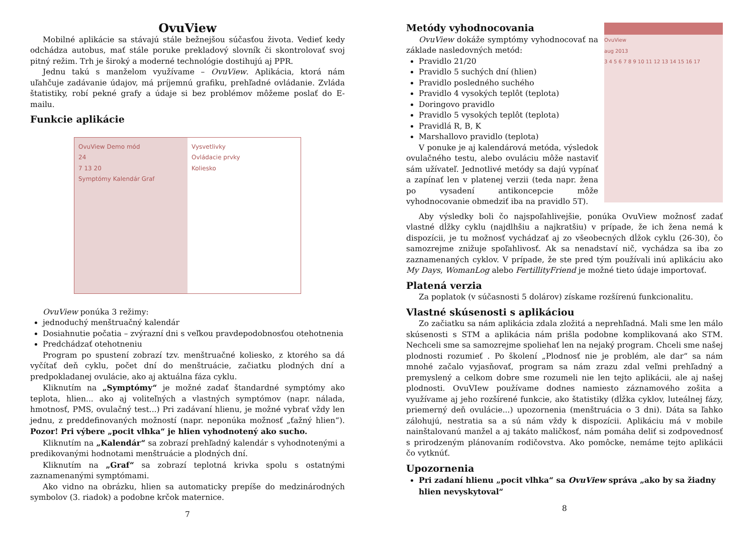OvuView
Mobilné aplikácie sa stávajú stále bežnejšou súčasťou života. Vedieť kedy odchádza autobus, mať stále poruke prekladový slovník či skontrolovať svoj pitný režim. Trh je široký a moderné technológie dostihujú aj PPR.
Jednu takú s manželom využívame – OvuView. Aplikácia, ktorá nám uľahčuje zadávanie údajov, má príjemnú grafiku, prehľadné ovládanie. Zvláda štatistiky, robí pekné grafy a údaje si bez problémov môžeme poslať do E-mailu.
Funkcie aplikácie
OvuView Demo mód
24
7 13 20
Symptómy Kalendár Graf
Vysvetlivky
Ovládacie prvky
Koliesko
OvuView ponúka 3 režimy:
jednoduchý menštruačný kalendár
Dosiahnutie počatia – zvýrazní dni s veľkou pravdepodobnosťou otehotnenia
Predchádzať otehotneniu
Program po spustení zobrazí tzv. menštruačné koliesko, z ktorého sa dá vyčítať deň cyklu, počet dní do menštruácie, začiatku plodných dní a predpokladanej ovulácie, ako aj aktuálna fáza cyklu.
Kliknutím na „Symptómy“ je možné zadať štandardné symptómy ako teplota, hlien... ako aj voliteľných a vlastných symptómov (napr. nálada, hmotnosť, PMS, ovulačný test...) Pri zadávaní hlienu, je možné vybrať vždy len jednu, z preddefinovaných možností (napr. neponúka možnosť „ťažný hlien“). Pozor! Pri výbere „pocit vlhka“ je hlien vyhodnotený ako sucho.
Kliknutím na „Kalendár“ sa zobrazí prehľadný kalendár s vyhodnotenými a predikovanými hodnotami menštruácie a plodných dní.
Kliknutím na „Graf“ sa zobrazí teplotná krivka spolu s ostatnými zaznamenanými symptómami.
Ako vidno na obrázku, hlien sa automaticky prepíše do medzinárodných symbolov (3. riadok) a podobne krčok maternice.
7
OvuView
aug 2013
3 4 5 6 7 8 9 10 11 12 13 14 15 16 17
Metódy vyhodnocovania
OvuView dokáže symptómy vyhodnocovať na základe nasledovných metód:
Pravidlo 21/20
Pravidlo 5 suchých dní (hlien)
Pravidlo posledného suchého
Pravidlo 4 vysokých teplôt (teplota)
Doringovo pravidlo
Pravidlo 5 vysokých teplôt (teplota)
Pravidlá R, B, K
Marshallovo pravidlo (teplota)
V ponuke je aj kalendárová metóda, výsledok ovulačného testu, alebo ovuláciu môže nastaviť sám užívateľ. Jednotlivé metódy sa dajú vypínať a zapínať len v platenej verzii (teda napr. žena po vysadení antikoncepcie môže vyhodnocovanie obmedziť iba na pravidlo 5T).
Aby výsledky boli čo najspoľahlivejšie, ponúka OvuView možnosť zadať vlastné dĺžky cyklu (najdlhšiu a najkratšiu) v prípade, že ich žena nemá k dispozícii, je tu možnosť vychádzať aj zo všeobecných dĺžok cyklu (26-30), čo samozrejme znižuje spoľahlivosť. Ak sa nenadstaví nič, vychádza sa iba zo zaznamenaných cyklov. V prípade, že ste pred tým používali inú aplikáciu ako My Days, WomanLog alebo FertillityFriend je možné tieto údaje importovať.
Platená verzia
Za poplatok (v súčasnosti 5 dolárov) získame rozšírenú funkcionalitu.
Vlastné skúsenosti s aplikáciou
Zo začiatku sa nám aplikácia zdala zložitá a neprehľadná. Mali sme len málo skúsenosti s STM a aplikácia nám prišla podobne komplikovaná ako STM. Nechceli sme sa samozrejme spoliehať len na nejaký program. Chceli sme našej plodnosti rozumieť . Po školení „Plodnosť nie je problém, ale dar“ sa nám mnohé začalo vyjasňovať, program sa nám zrazu zdal veľmi prehľadný a premyslený a celkom dobre sme rozumeli nie len tejto aplikácii, ale aj našej plodnosti. OvuVIew používame dodnes namiesto záznamového zošita a využívame aj jeho rozšírené funkcie, ako štatistiky (dĺžka cyklov, luteálnej fázy, priemerný deň ovulácie...) upozornenia (menštruácia o 3 dni). Dáta sa ľahko zálohujú, nestratia sa a sú nám vždy k dispozícii. Aplikáciu má v mobile nainštalovanú manžel a aj takáto maličkosť, nám pomáha deliť si zodpovednosť s prirodzeným plánovaním rodičovstva. Ako pomôcke, nemáme tejto aplikácii čo vytknúť.
Upozornenia
Pri zadaní hlienu „pocit vlhka“ sa OvuView správa „ako by sa žiadny hlien nevyskytoval“
8